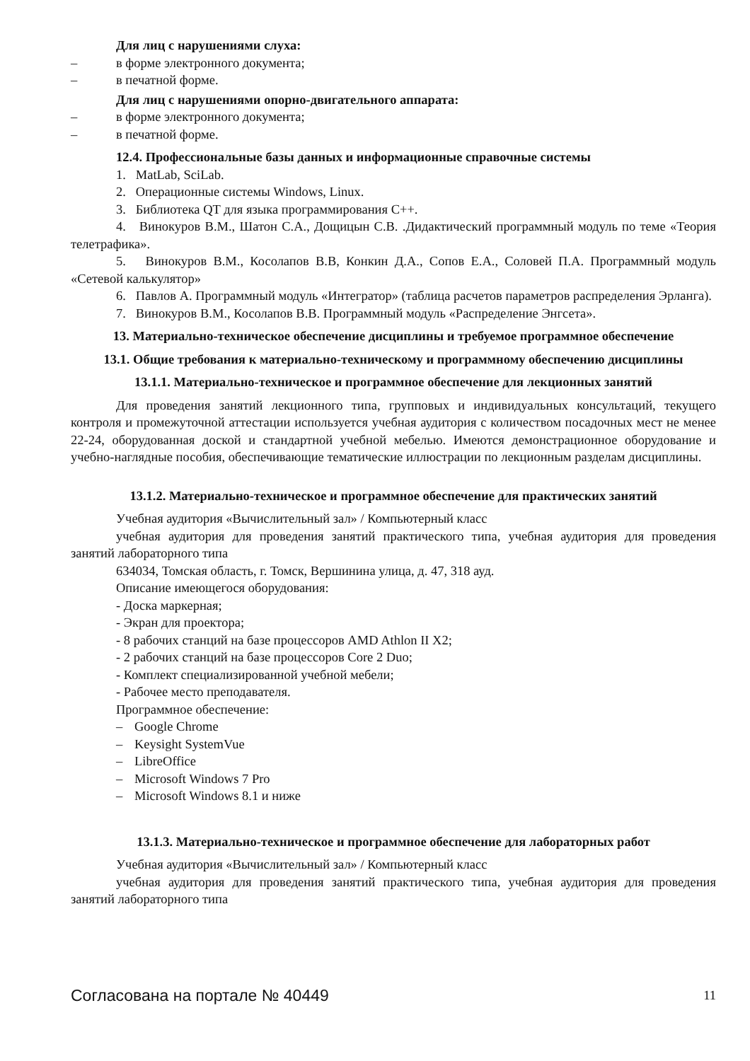Для лиц с нарушениями слуха:
– в форме электронного документа;
– в печатной форме.
Для лиц с нарушениями опорно-двигательного аппарата:
– в форме электронного документа;
– в печатной форме.
12.4. Профессиональные базы данных и информационные справочные системы
1. MatLab, SciLab.
2. Операционные системы Windows, Linux.
3. Библиотека QT для языка программирования C++.
4. Винокуров В.М., Шатон С.А., Дощицын С.В. .Дидактический программный модуль по теме «Теория телетрафика».
5. Винокуров В.М., Косолапов В.В, Конкин Д.А., Сопов Е.А., Соловей П.А. Программный модуль «Сетевой калькулятор»
6. Павлов А. Программный модуль «Интегратор» (таблица расчетов параметров распределения Эрланга).
7. Винокуров В.М., Косолапов В.В. Программный модуль «Распределение Энгсета».
13. Материально-техническое обеспечение дисциплины и требуемое программное обеспечение
13.1. Общие требования к материально-техническому и программному обеспечению дисциплины
13.1.1. Материально-техническое и программное обеспечение для лекционных занятий
Для проведения занятий лекционного типа, групповых и индивидуальных консультаций, текущего контроля и промежуточной аттестации используется учебная аудитория с количеством посадочных мест не менее 22-24, оборудованная доской и стандартной учебной мебелью. Имеются демонстрационное оборудование и учебно-наглядные пособия, обеспечивающие тематические иллюстрации по лекционным разделам дисциплины.
13.1.2. Материально-техническое и программное обеспечение для практических занятий
Учебная аудитория «Вычислительный зал» / Компьютерный класс
учебная аудитория для проведения занятий практического типа, учебная аудитория для проведения занятий лабораторного типа
634034, Томская область, г. Томск, Вершинина улица, д. 47, 318 ауд.
Описание имеющегося оборудования:
- Доска маркерная;
- Экран для проектора;
- 8 рабочих станций на базе процессоров AMD Athlon II X2;
- 2 рабочих станций на базе процессоров Core 2 Duo;
- Комплект специализированной учебной мебели;
- Рабочее место преподавателя.
Программное обеспечение:
– Google Chrome
– Keysight SystemVue
– LibreOffice
– Microsoft Windows 7 Pro
– Microsoft Windows 8.1 и ниже
13.1.3. Материально-техническое и программное обеспечение для лабораторных работ
Учебная аудитория «Вычислительный зал» / Компьютерный класс
учебная аудитория для проведения занятий практического типа, учебная аудитория для проведения занятий лабораторного типа
Согласована на портале № 40449 11